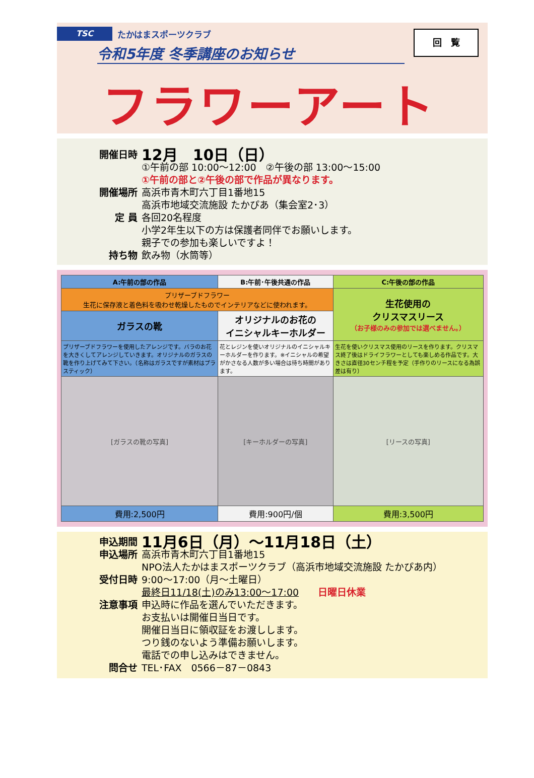TSC
たかはまスポーツクラブ
回　覧
令和5年度 冬季講座のお知らせ
フラワーアート
開催日時
12月　10日（日）
①午前の部 10:00～12:00　②午後の部 13:00～15:00
①午前の部と②午後の部で作品が異なります。
開催場所 高浜市青木町六丁目1番地15
高浜市地域交流施設 たかぴあ（集会室2･3）
定 員 各回20名程度
小学2年生以下の方は保護者同伴でお願いします。
親子での参加も楽しいですよ！
持ち物 飲み物（水筒等）
| A:午前の部の作品 | B:午前･午後共通の作品 | C:午後の部の作品 |
| --- | --- | --- |
| プリザーブドフラワー 生花に保存液と着色料を吸わせ乾燥したものでインテリアなどに使われます。 | | 生花使用の クリスマスリース （お子様のみの参加では選べません。） |
| ガラスの靴 | オリジナルのお花の イニシャルキーホルダー | |
| プリザーブドフラワーを使用したアレンジです。バラのお花を大きくしてアレンジしていきます。オリジナルのガラスの靴を作り上げてみて下さい。（名称はガラスですが素材はプラスティック） | 花とレジンを使いオリジナルのイニシャルキーホルダーを作ります。※イニシャルの希望がかさなる人数が多い場合は待ち時間があります。 | 生花を使いクリスマス使用のリースを作ります。クリスマス終了後はドライフラワーとしても楽しめる作品です。大きさは直径30センチ程を予定（手作りのリースになる為誤差は有り） |
| [ガラスの靴の写真] | [キーホルダーの写真] | [リースの写真] |
| 費用:2,500円 | 費用:900円/個 | 費用:3,500円 |
申込期間
11月6日（月）～11月18日（土）
申込場所 高浜市青木町六丁目1番地15
NPO法人たかはまスポーツクラブ（高浜市地域交流施設 たかぴあ内）
受付日時 9:00～17:00（月～土曜日）
最終日11/18(土)のみ13:00～17:00　　日曜日休業
注意事項 申込時に作品を選んでいただきます。
お支払いは開催日当日です。
開催日当日に領収証をお渡しします。
つり銭のないよう準備お願いします。
電話での申し込みはできません。
問合せ TEL･FAX　0566－87－0843